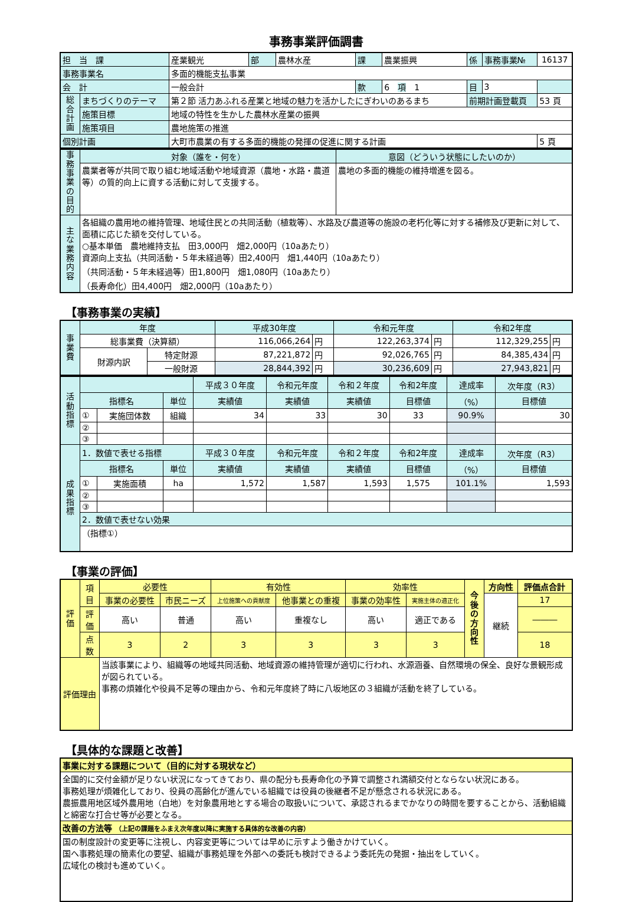事務事業評価調書
| 担 当 課 | | 産業観光 | 部 | 農林水産 | 課 | 農業振興 | 係 | 事務事業№ | 16137 |
| 事務事業名 | | 多面的機能支払事業 | | | | | | | |
| 会 計 | | 一般会計 | | | 款 | 6 項 1 | 目 | 3 | |
| 総合計画 | まちづくりのテーマ | 第２節 活力あふれる産業と地域の魅力を活かしたにぎわいのあるまち | | | | | 前期計画登載頁 | | 53 頁 |
| | 施策目標 | 地域の特性を生かした農林水産業の振興 | | | | | | | |
| | 施策項目 | 農地施策の推進 | | | | | | | |
| 個別計画 | | 大町市農業の有する多面的機能の発揮の促進に関する計画 | | | | | | | 5 頁 |
| 事務事業の目的 | 対象（誰を・何を） | 意図（どういう状態にしたいのか） |
| | 農業者等が共同で取り組む地域活動や地域資源（農地・水路・農道等）の質的向上に資する活動に対して支援する。 | 農地の多面的機能の維持増進を図る。 |
| 主な業務内容 | 各組織の農用地の維持管理、地域住民との共同活動（植栽等）、水路及び農道等の施設の老朽化等に対する補修及び更新に対して、面積に応じた額を交付している。 ○基本単価 農地維持支払 田3,000円 畑2,000円（10aあたり） 資源向上支払（共同活動・５年未経過等）田2,400円 畑1,440円（10aあたり） （共同活動・５年未経過等）田1,800円 畑1,080円（10aあたり） （長寿命化）田4,400円 畑2,000円（10aあたり） | |
【事務事業の実績】
| 事業費 | 年度 | | 平成30年度 | | 令和元年度 | | 令和2年度 | |
| | 総事業費（決算額） | | 116,066,264 | 円 | 122,263,374 | 円 | 112,329,255 | 円 |
| | 財源内訳 | 特定財源 | 87,221,872 | 円 | 92,026,765 | 円 | 84,385,434 | 円 |
| | | 一般財源 | 28,844,392 | 円 | 30,236,609 | 円 | 27,943,821 | 円 |
| 活動指標 | | | | 平成３０年度 | 令和元年度 | 令和２年度 | 令和2年度 | 達成率 | 次年度（R3） |
| | 指標名 | | 単位 | 実績値 | 実績値 | 実績値 | 目標値 | （%） | 目標値 |
| | ① | 実施団体数 | 組織 | 34 | 33 | 30 | 33 | 90.9% | 30 |
| | ② | | | | | | | | |
| | ③ | | | | | | | | |
| 成果指標 | 1．数値で表せる指標 | | | 平成３０年度 | 令和元年度 | 令和２年度 | 令和2年度 | 達成率 | 次年度（R3） |
| | 指標名 | | 単位 | 実績値 | 実績値 | 実績値 | 目標値 | （%） | 目標値 |
| | ① | 実施面積 | ha | 1,572 | 1,587 | 1,593 | 1,575 | 101.1% | 1,593 |
| | ② | | | | | | | | |
| | ③ | | | | | | | | |
| | 2．数値で表せない効果 | | | | | | | | |
| | （指標①） | | | | | | | | |
【事業の評価】
| 評価 | 項目 | 必要性 | | 有効性 | | 効率性 | | 今後の方向性 | 方向性 | 評価点合計 |
| | | 事業の必要性 | 市民ニーズ | 上位施策への貢献度 | 他事業との重複 | 事業の効率性 | 実施主体の適正化 | | 継続 | 17 |
| | 評価 | 高い | 普通 | 高い | 重複なし | 高い | 適正である | | | ――― |
| | 点数 | 3 | 2 | 3 | 3 | 3 | 3 | | | 18 |
| 評価理由 | | 当該事業により、組織等の地域共同活動、地域資源の維持管理が適切に行われ、水源涵養、自然環境の保全、良好な景観形成が図られている。 事務の煩雑化や役員不足等の理由から、令和元年度終了時に八坂地区の３組織が活動を終了している。 | | | | | | | | |
【具体的な課題と改善】
| 事業に対する課題について（目的に対する現状など） |
| --- |
| 全国的に交付金額が足りない状況になってきており、県の配分も長寿命化の予算で調整され満額交付とならない状況にある。 事務処理が煩雑化しており、役員の高齢化が進んでいる組織では役員の後継者不足が懸念される状況にある。 農振農用地区域外農用地（白地）を対象農用地とする場合の取扱いについて、承認されるまでかなりの時間を要することから、活動組織と綿密な打合せ等が必要となる。 |
| 改善の方法等 （上記の課題をふまえ次年度以降に実施する具体的な改善の内容） |
| 国の制度設計の変更等に注視し、内容変更等については早めに示すよう働きかけていく。 国へ事務処理の簡素化の要望、組織が事務処理を外部への委託も検討できるよう委託先の発掘・抽出をしていく。 広域化の検討も進めていく。 |